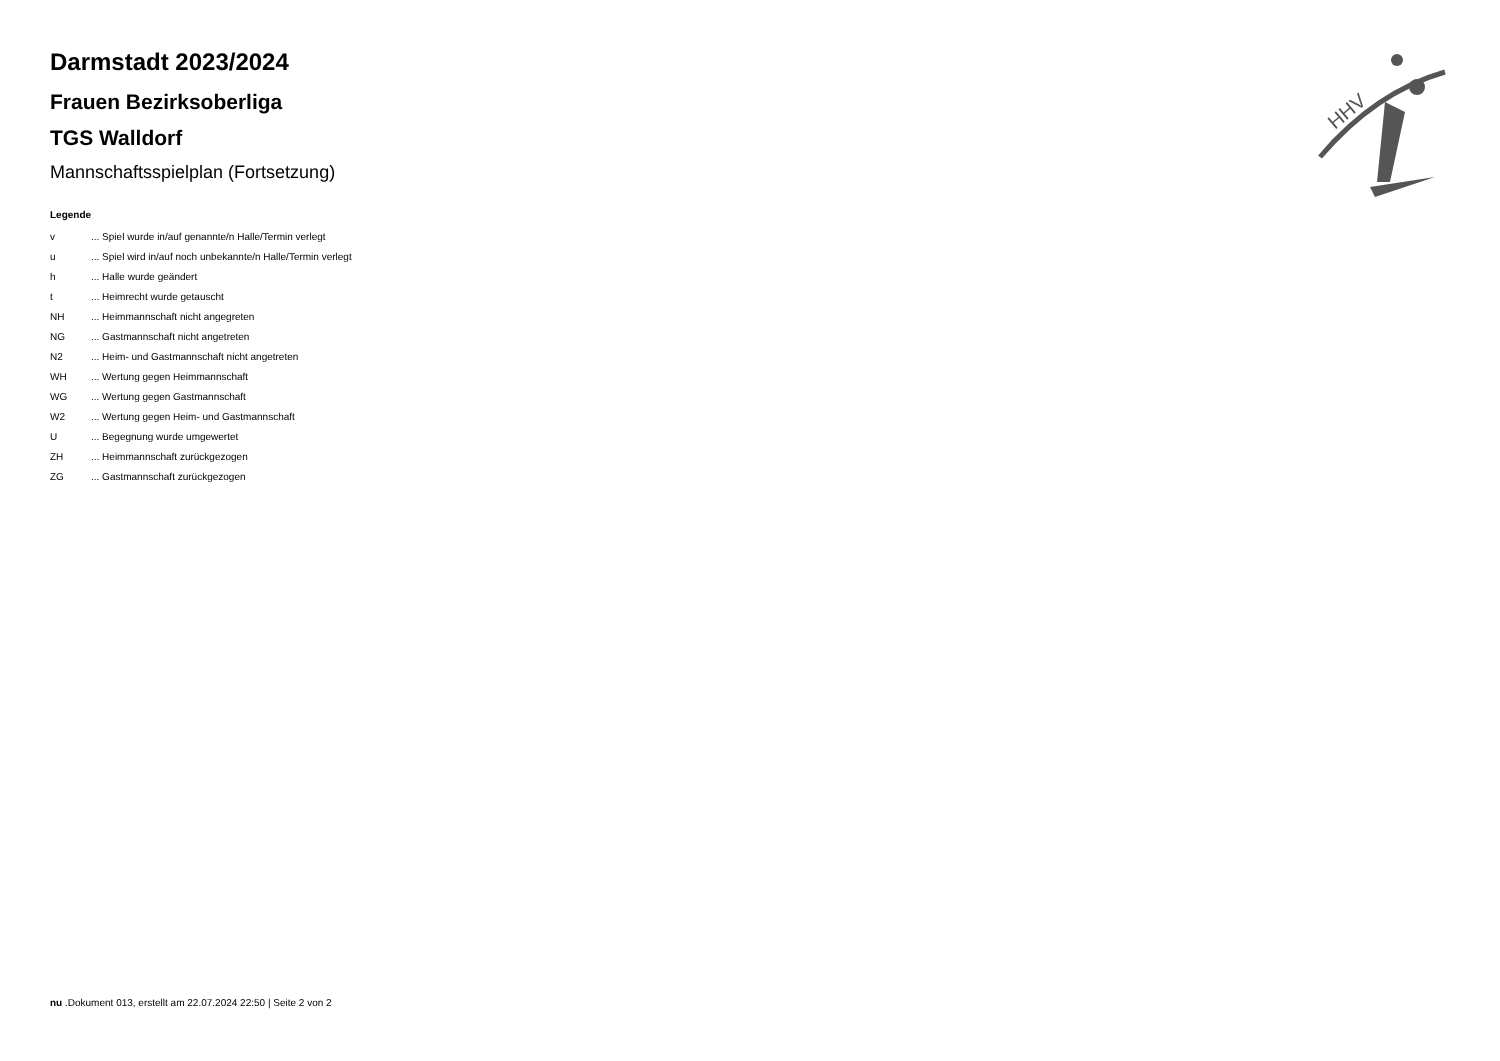HHV
Darmstadt 2023/2024
Frauen Bezirksoberliga
TGS Walldorf
Mannschaftsspielplan (Fortsetzung)
Legende
| v | ... Spiel wurde in/auf genannte/n Halle/Termin verlegt |
| u | ... Spiel wird in/auf noch unbekannte/n Halle/Termin verlegt |
| h | ... Halle wurde geändert |
| t | ... Heimrecht wurde getauscht |
| NH | ... Heimmannschaft nicht angegreten |
| NG | ... Gastmannschaft nicht angetreten |
| N2 | ... Heim- und Gastmannschaft nicht angetreten |
| WH | ... Wertung gegen Heimmannschaft |
| WG | ... Wertung gegen Gastmannschaft |
| W2 | ... Wertung gegen Heim- und Gastmannschaft |
| U | ... Begegnung wurde umgewertet |
| ZH | ... Heimmannschaft zurückgezogen |
| ZG | ... Gastmannschaft zurückgezogen |
nu .Dokument 013, erstellt am 22.07.2024 22:50 | Seite 2 von 2